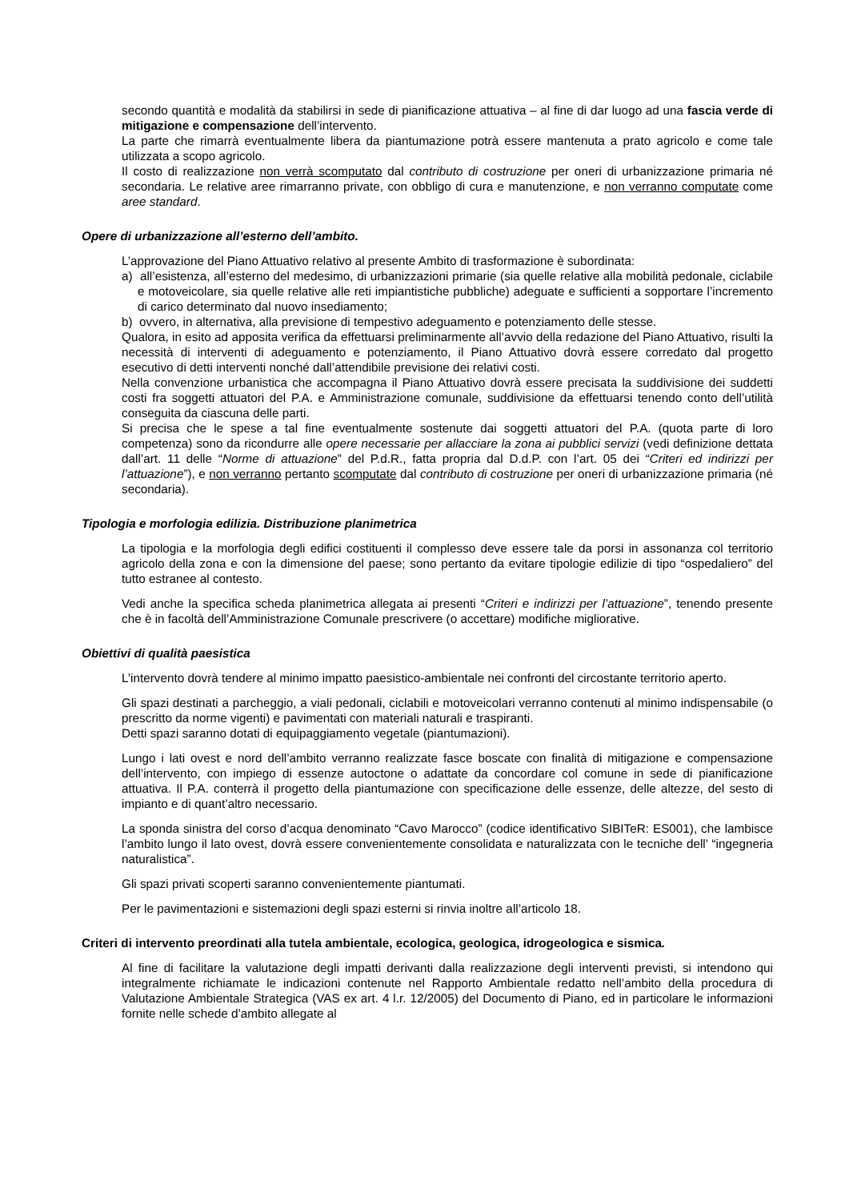secondo quantità e modalità da stabilirsi in sede di pianificazione attuativa – al fine di dar luogo ad una fascia verde di mitigazione e compensazione dell’intervento.
La parte che rimarrà eventualmente libera da piantumazione potrà essere mantenuta a prato agricolo e come tale utilizzata a scopo agricolo.
Il costo di realizzazione non verrà scomputato dal contributo di costruzione per oneri di urbanizzazione primaria né secondaria. Le relative aree rimarranno private, con obbligo di cura e manutenzione, e non verranno computate come aree standard.
Opere di urbanizzazione all’esterno dell’ambito.
L’approvazione del Piano Attuativo relativo al presente Ambito di trasformazione è subordinata:
a) all’esistenza, all’esterno del medesimo, di urbanizzazioni primarie (sia quelle relative alla mobilità pedonale, ciclabile e motoveicolare, sia quelle relative alle reti impiantistiche pubbliche) adeguate e sufficienti a sopportare l’incremento di carico determinato dal nuovo insediamento;
b) ovvero, in alternativa, alla previsione di tempestivo adeguamento e potenziamento delle stesse.
Qualora, in esito ad apposita verifica da effettuarsi preliminarmente all’avvio della redazione del Piano Attuativo, risulti la necessità di interventi di adeguamento e potenziamento, il Piano Attuativo dovrà essere corredato dal progetto esecutivo di detti interventi nonché dall’attendibile previsione dei relativi costi.
Nella convenzione urbanistica che accompagna il Piano Attuativo dovrà essere precisata la suddivisione dei suddetti costi fra soggetti attuatori del P.A. e Amministrazione comunale, suddivisione da effettuarsi tenendo conto dell’utilità conseguita da ciascuna delle parti.
Si precisa che le spese a tal fine eventualmente sostenute dai soggetti attuatori del P.A. (quota parte di loro competenza) sono da ricondurre alle opere necessarie per allacciare la zona ai pubblici servizi (vedi definizione dettata dall’art. 11 delle “Norme di attuazione” del P.d.R., fatta propria dal D.d.P. con l’art. 05 dei “Criteri ed indirizzi per l’attuazione”), e non verranno pertanto scomputate dal contributo di costruzione per oneri di urbanizzazione primaria (né secondaria).
Tipologia e morfologia edilizia. Distribuzione planimetrica
La tipologia e la morfologia degli edifici costituenti il complesso deve essere tale da porsi in assonanza col territorio agricolo della zona e con la dimensione del paese; sono pertanto da evitare tipologie edilizie di tipo “ospedaliero” del tutto estranee al contesto.
Vedi anche la specifica scheda planimetrica allegata ai presenti “Criteri e indirizzi per l’attuazione”, tenendo presente che è in facoltà dell’Amministrazione Comunale prescrivere (o accettare) modifiche migliorative.
Obiettivi di qualità paesistica
L’intervento dovrà tendere al minimo impatto paesistico-ambientale nei confronti del circostante territorio aperto.
Gli spazi destinati a parcheggio, a viali pedonali, ciclabili e motoveicolari verranno contenuti al minimo indispensabile (o prescritto da norme vigenti) e pavimentati con materiali naturali e traspiranti.
Detti spazi saranno dotati di equipaggiamento vegetale (piantumazioni).
Lungo i lati ovest e nord dell’ambito verranno realizzate fasce boscate con finalità di mitigazione e compensazione dell’intervento, con impiego di essenze autoctone o adattate da concordare col comune in sede di pianificazione attuativa. Il P.A. conterrà il progetto della piantumazione con specificazione delle essenze, delle altezze, del sesto di impianto e di quant’altro necessario.
La sponda sinistra del corso d’acqua denominato “Cavo Marocco” (codice identificativo SIBITeR: ES001), che lambisce l’ambito lungo il lato ovest, dovrà essere convenientemente consolidata e naturalizzata con le tecniche dell’ “ingegneria naturalistica”.
Gli spazi privati scoperti saranno convenientemente piantumati.
Per le pavimentazioni e sistemazioni degli spazi esterni si rinvia inoltre all’articolo 18.
Criteri di intervento preordinati alla tutela ambientale, ecologica, geologica, idrogeologica e sismica.
Al fine di facilitare la valutazione degli impatti derivanti dalla realizzazione degli interventi previsti, si intendono qui integralmente richiamate le indicazioni contenute nel Rapporto Ambientale redatto nell’ambito della procedura di Valutazione Ambientale Strategica (VAS ex art. 4 l.r. 12/2005) del Documento di Piano, ed in particolare le informazioni fornite nelle schede d’ambito allegate al